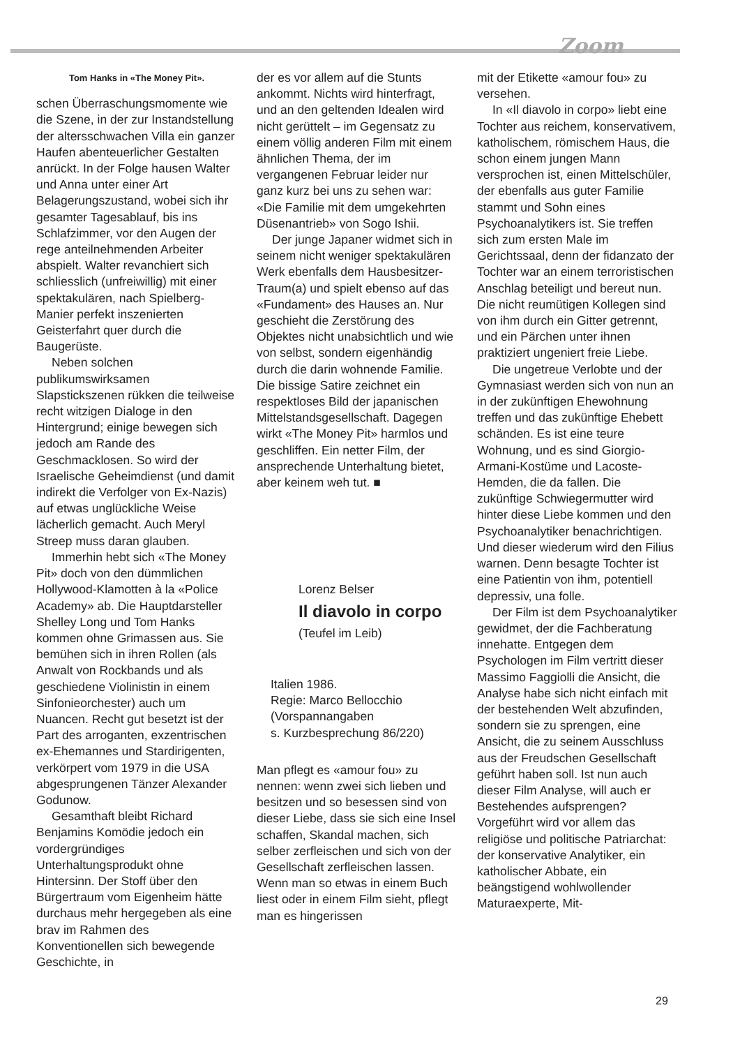Zoom
Tom Hanks in «The Money Pit».
schen Überraschungsmomente wie die Szene, in der zur Instandstellung der altersschwachen Villa ein ganzer Haufen abenteuerlicher Gestalten anrückt. In der Folge hausen Walter und Anna unter einer Art Belagerungszustand, wobei sich ihr gesamter Tagesablauf, bis ins Schlafzimmer, vor den Augen der rege anteilnehmenden Arbeiter abspielt. Walter revanchiert sich schliesslich (unfreiwillig) mit einer spektakulären, nach Spielberg-Manier perfekt inszenierten Geisterfahrt quer durch die Baugerüste.
Neben solchen publikumswirksamen Slapstickszenen rükken die teilweise recht witzigen Dialoge in den Hintergrund; einige bewegen sich jedoch am Rande des Geschmacklosen. So wird der Israelische Geheimdienst (und damit indirekt die Verfolger von Ex-Nazis) auf etwas unglückliche Weise lächerlich gemacht. Auch Meryl Streep muss daran glauben.
Immerhin hebt sich «The Money Pit» doch von den dümmlichen Hollywood-Klamotten à la «Police Academy» ab. Die Hauptdarsteller Shelley Long und Tom Hanks kommen ohne Grimassen aus. Sie bemühen sich in ihren Rollen (als Anwalt von Rockbands und als geschiedene Violinistin in einem Sinfonieorchester) auch um Nuancen. Recht gut besetzt ist der Part des arroganten, exzentrischen ex-Ehemannes und Stardirigenten, verkörpert vom 1979 in die USA abgesprungenen Tänzer Alexander Godunow.
Gesamthaft bleibt Richard Benjamins Komödie jedoch ein vordergründiges Unterhaltungsprodukt ohne Hintersinn. Der Stoff über den Bürgertraum vom Eigenheim hätte durchaus mehr hergegeben als eine brav im Rahmen des Konventionellen sich bewegende Geschichte, in
der es vor allem auf die Stunts ankommt. Nichts wird hinterfragt, und an den geltenden Idealen wird nicht gerüttelt – im Gegensatz zu einem völlig anderen Film mit einem ähnlichen Thema, der im vergangenen Februar leider nur ganz kurz bei uns zu sehen war: «Die Familie mit dem umgekehrten Düsenantrieb» von Sogo Ishii.
Der junge Japaner widmet sich in seinem nicht weniger spektakulären Werk ebenfalls dem Hausbesitzer-Traum(a) und spielt ebenso auf das «Fundament» des Hauses an. Nur geschieht die Zerstörung des Objektes nicht unabsichtlich und wie von selbst, sondern eigenhändig durch die darin wohnende Familie. Die bissige Satire zeichnet ein respektloses Bild der japanischen Mittelstandsgesellschaft. Dagegen wirkt «The Money Pit» harmlos und geschliffen. Ein netter Film, der ansprechende Unterhaltung bietet, aber keinem weh tut. ■
Lorenz Belser
Il diavolo in corpo
(Teufel im Leib)
Italien 1986.
Regie: Marco Bellocchio
(Vorspannangaben
s. Kurzbesprechung 86/220)
Man pflegt es «amour fou» zu nennen: wenn zwei sich lieben und besitzen und so besessen sind von dieser Liebe, dass sie sich eine Insel schaffen, Skandal machen, sich selber zerfleischen und sich von der Gesellschaft zerfleischen lassen. Wenn man so etwas in einem Buch liest oder in einem Film sieht, pflegt man es hingerissen
mit der Etikette «amour fou» zu versehen.
In «Il diavolo in corpo» liebt eine Tochter aus reichem, konservativem, katholischem, römischem Haus, die schon einem jungen Mann versprochen ist, einen Mittelschüler, der ebenfalls aus guter Familie stammt und Sohn eines Psychoanalytikers ist. Sie treffen sich zum ersten Male im Gerichtssaal, denn der fidanzato der Tochter war an einem terroristischen Anschlag beteiligt und bereut nun. Die nicht reumütigen Kollegen sind von ihm durch ein Gitter getrennt, und ein Pärchen unter ihnen praktiziert ungeniert freie Liebe.
Die ungetreue Verlobte und der Gymnasiast werden sich von nun an in der zukünftigen Ehewohnung treffen und das zukünftige Ehebett schänden. Es ist eine teure Wohnung, und es sind Giorgio-Armani-Kostüme und Lacoste-Hemden, die da fallen. Die zukünftige Schwiegermutter wird hinter diese Liebe kommen und den Psychoanalytiker benachrichtigen. Und dieser wiederum wird den Filius warnen. Denn besagte Tochter ist eine Patientin von ihm, potentiell depressiv, una folle.
Der Film ist dem Psychoanalytiker gewidmet, der die Fachberatung innehatte. Entgegen dem Psychologen im Film vertritt dieser Massimo Faggiolli die Ansicht, die Analyse habe sich nicht einfach mit der bestehenden Welt abzufinden, sondern sie zu sprengen, eine Ansicht, die zu seinem Ausschluss aus der Freudschen Gesellschaft geführt haben soll. Ist nun auch dieser Film Analyse, will auch er Bestehendes aufsprengen? Vorgeführt wird vor allem das religiöse und politische Patriarchat: der konservative Analytiker, ein katholischer Abbate, ein beängstigend wohlwollender Maturaexperte, Mit-
29